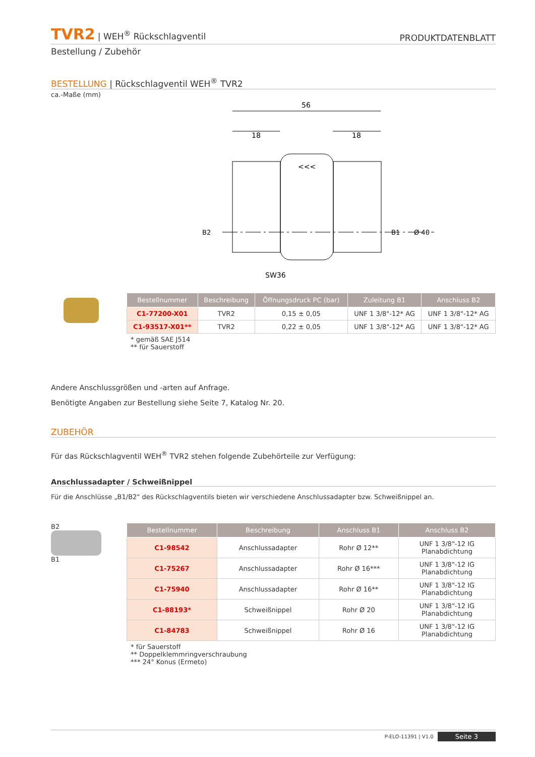TVR2 | WEH<sup>®</sup> Rückschlagventil
PRODUKTDATENBLATT
Bestellung / Zubehör
BESTELLUNG | Rückschlagventil WEH<sup>®</sup> TVR2
ca.-Maße (mm)
56
18
18
<<<
SW36
B2
B1
Ø 40
| Bestellnummer | Beschreibung | Öffnungsdruck PC (bar) | Zuleitung B1 | Anschluss B2 |
| --- | --- | --- | --- | --- |
| C1-77200-X01 | TVR2 | 0,15 ± 0,05 | UNF 1 3/8"-12* AG | UNF 1 3/8"-12* AG |
| C1-93517-X01** | TVR2 | 0,22 ± 0,05 | UNF 1 3/8"-12* AG | UNF 1 3/8"-12* AG |
* gemäß SAE J514
** für Sauerstoff
Andere Anschlussgrößen und -arten auf Anfrage.
Benötigte Angaben zur Bestellung siehe Seite 7, Katalog Nr. 20.
ZUBEHÖR
Für das Rückschlagventil WEH<sup>®</sup> TVR2 stehen folgende Zubehörteile zur Verfügung:
Anschlussadapter / Schweißnippel
Für die Anschlüsse „B1/B2" des Rückschlagventils bieten wir verschiedene Anschlussadapter bzw. Schweißnippel an.
B2
B1
| Bestellnummer | Beschreibung | Anschluss B1 | Anschluss B2 |
| --- | --- | --- | --- |
| C1-98542 | Anschlussadapter | Rohr Ø 12** | UNF 1 3/8"-12 IG Planabdichtung |
| C1-75267 | Anschlussadapter | Rohr Ø 16*** | UNF 1 3/8"-12 IG Planabdichtung |
| C1-75940 | Anschlussadapter | Rohr Ø 16** | UNF 1 3/8"-12 IG Planabdichtung |
| C1-88193* | Schweißnippel | Rohr Ø 20 | UNF 1 3/8"-12 IG Planabdichtung |
| C1-84783 | Schweißnippel | Rohr Ø 16 | UNF 1 3/8"-12 IG Planabdichtung |
* für Sauerstoff
** Doppelklemmringverschraubung
*** 24° Konus (Ermeto)
P-ELO-11391 | V1.0 Seite 3